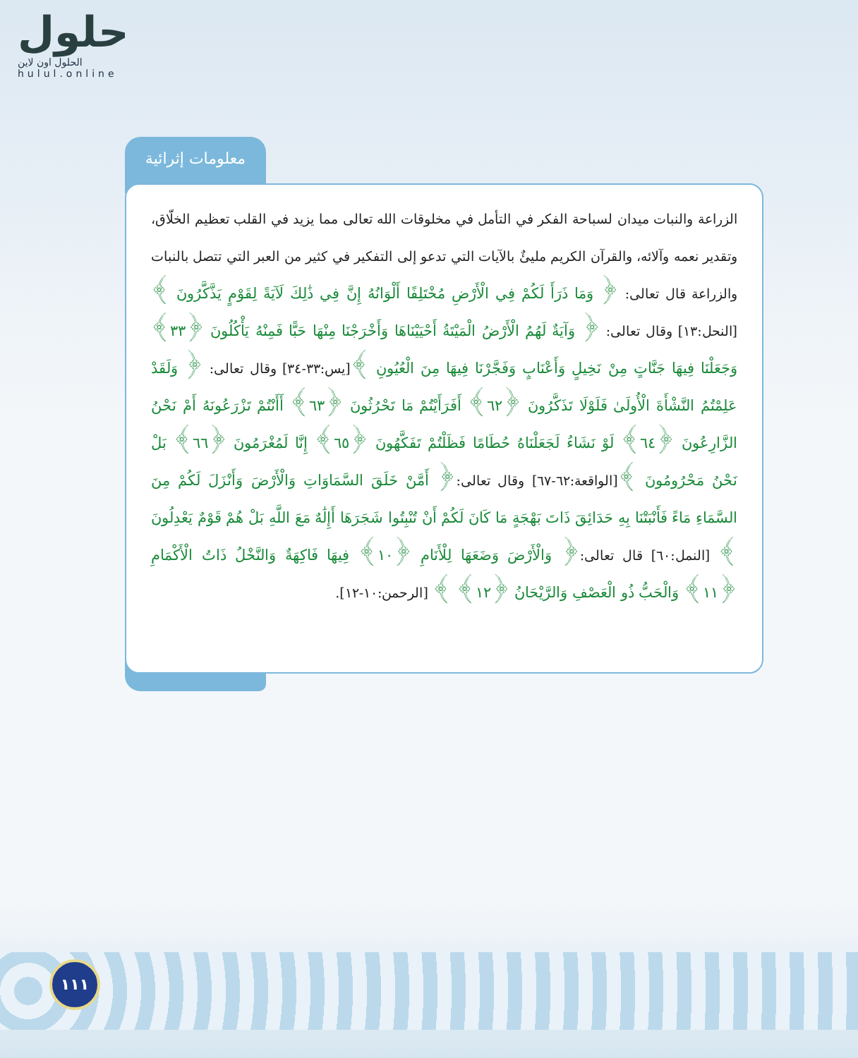حلول
الحلول اون لاين
hulul.online
معلومات إثرائية
الزراعة والنبات ميدان لسباحة الفكر في التأمل في مخلوقات الله تعالى مما يزيد في القلب تعظيم الخلّاق، وتقدير نعمه وآلائه، والقرآن الكريم مليئٌ بالآيات التي تدعو إلى التفكير في كثير من العبر التي تتصل بالنبات والزراعة قال تعالى: ﴿ وَمَا ذَرَأَ لَكُمْ فِي الْأَرْضِ مُخْتَلِفًا أَلْوَانُهُ إِنَّ فِي ذَٰلِكَ لَآيَةً لِقَوْمٍ يَذَّكَّرُونَ ﴾ [النحل:١٣] وقال تعالى: ﴿ وَآيَةٌ لَهُمُ الْأَرْضُ الْمَيْتَةُ أَحْيَيْنَاهَا وَأَخْرَجْنَا مِنْهَا حَبًّا فَمِنْهُ يَأْكُلُونَ ﴿٣٣﴾ وَجَعَلْنَا فِيهَا جَنَّاتٍ مِنْ نَخِيلٍ وَأَعْنَابٍ وَفَجَّرْنَا فِيهَا مِنَ الْعُيُونِ ﴾[يس:٣٣-٣٤] وقال تعالى: ﴿ وَلَقَدْ عَلِمْتُمُ النَّشْأَةَ الْأُولَىٰ فَلَوْلَا تَذَكَّرُونَ ﴿٦٢﴾ أَفَرَأَيْتُمْ مَا تَحْرُثُونَ ﴿٦٣﴾ أَأَنْتُمْ تَزْرَعُونَهُ أَمْ نَحْنُ الزَّارِعُونَ ﴿٦٤﴾ لَوْ نَشَاءُ لَجَعَلْنَاهُ حُطَامًا فَظَلْتُمْ تَفَكَّهُونَ ﴿٦٥﴾ إِنَّا لَمُغْرَمُونَ ﴿٦٦﴾ بَلْ نَحْنُ مَحْرُومُونَ ﴾[الواقعة:٦٢-٦٧] وقال تعالى:﴿ أَمَّنْ خَلَقَ السَّمَاوَاتِ وَالْأَرْضَ وَأَنْزَلَ لَكُمْ مِنَ السَّمَاءِ مَاءً فَأَنْبَتْنَا بِهِ حَدَائِقَ ذَاتَ بَهْجَةٍ مَا كَانَ لَكُمْ أَنْ تُنْبِتُوا شَجَرَهَا أَإِلَٰهٌ مَعَ اللَّهِ بَلْ هُمْ قَوْمٌ يَعْدِلُونَ ﴾ [النمل:٦٠] قال تعالى:﴿ وَالْأَرْضَ وَضَعَهَا لِلْأَنَامِ ﴿١٠﴾ فِيهَا فَاكِهَةٌ وَالنَّخْلُ ذَاتُ الْأَكْمَامِ ﴿١١﴾ وَالْحَبُّ ذُو الْعَصْفِ وَالرَّيْحَانُ ﴿١٢﴾ ﴾ [الرحمن:١٠-١٢].
١١١